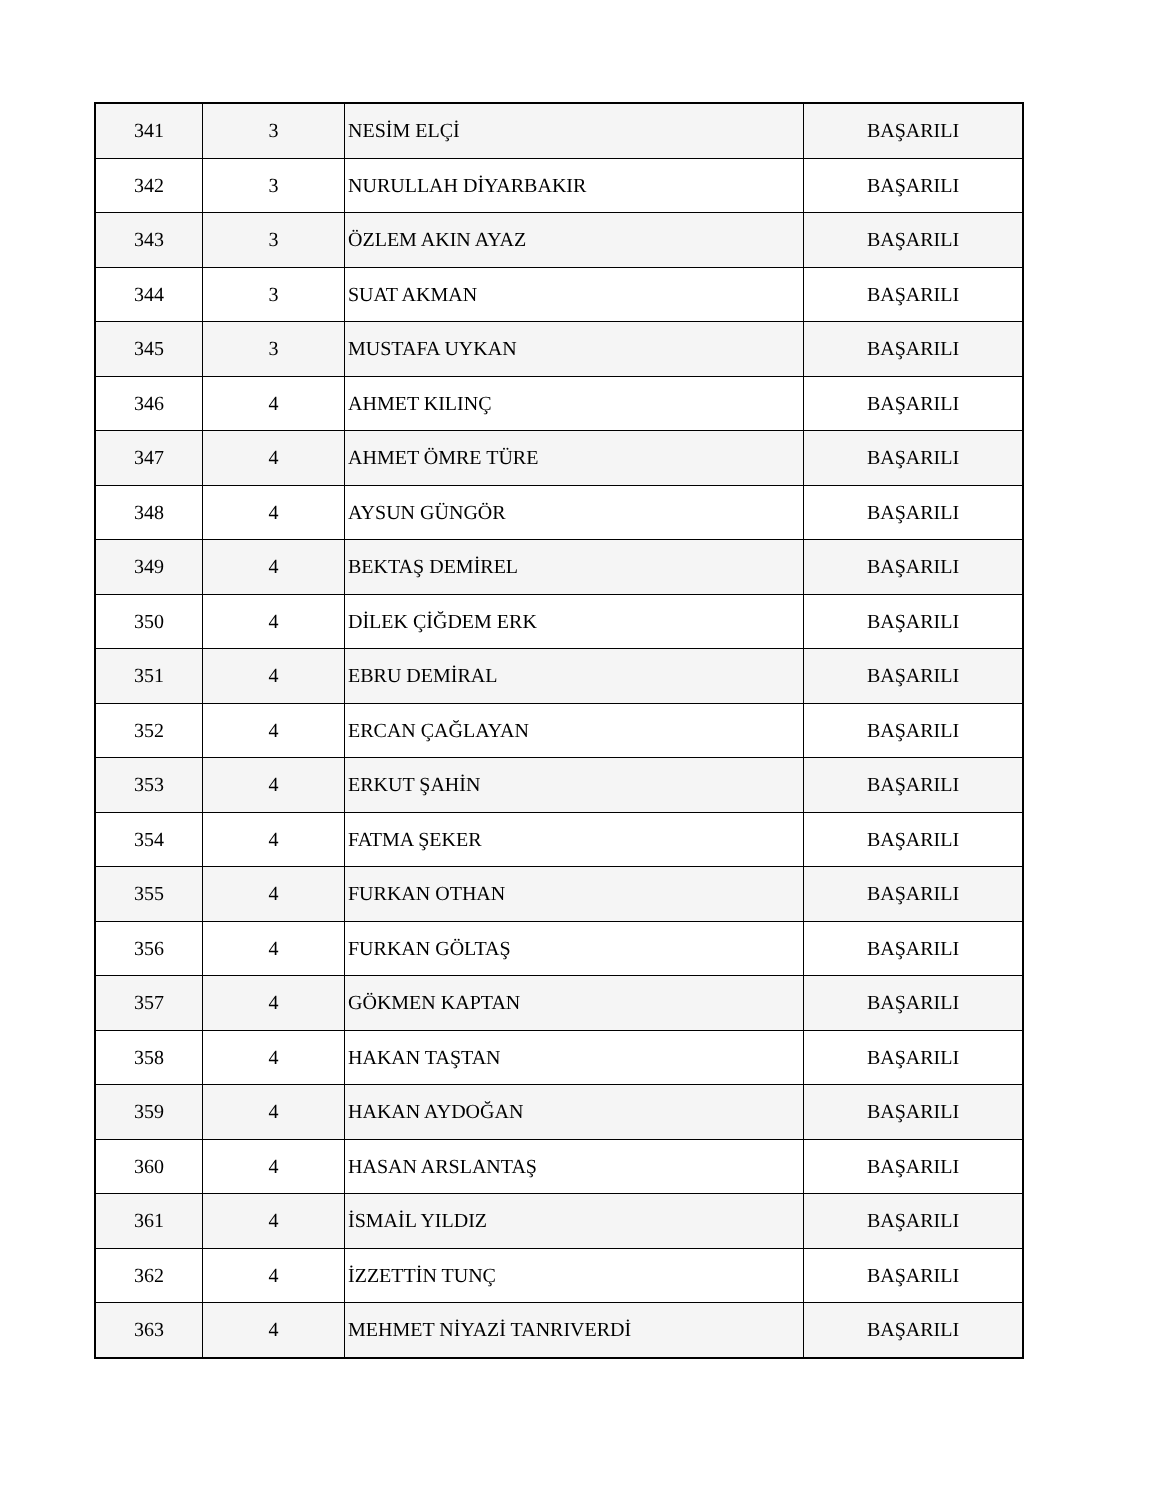| 341 | 3 | NESİM ELÇİ | BAŞARILI |
| 342 | 3 | NURULLAH DİYARBAKIR | BAŞARILI |
| 343 | 3 | ÖZLEM AKIN AYAZ | BAŞARILI |
| 344 | 3 | SUAT AKMAN | BAŞARILI |
| 345 | 3 | MUSTAFA UYKAN | BAŞARILI |
| 346 | 4 | AHMET KILINÇ | BAŞARILI |
| 347 | 4 | AHMET ÖMRE TÜRE | BAŞARILI |
| 348 | 4 | AYSUN GÜNGÖR | BAŞARILI |
| 349 | 4 | BEKTAŞ DEMİREL | BAŞARILI |
| 350 | 4 | DİLEK ÇİĞDEM ERK | BAŞARILI |
| 351 | 4 | EBRU DEMİRAL | BAŞARILI |
| 352 | 4 | ERCAN ÇAĞLAYAN | BAŞARILI |
| 353 | 4 | ERKUT ŞAHİN | BAŞARILI |
| 354 | 4 | FATMA ŞEKER | BAŞARILI |
| 355 | 4 | FURKAN OTHAN | BAŞARILI |
| 356 | 4 | FURKAN GÖLTAŞ | BAŞARILI |
| 357 | 4 | GÖKMEN KAPTAN | BAŞARILI |
| 358 | 4 | HAKAN TAŞTAN | BAŞARILI |
| 359 | 4 | HAKAN AYDOĞAN | BAŞARILI |
| 360 | 4 | HASAN ARSLANTAŞ | BAŞARILI |
| 361 | 4 | İSMAİL YILDIZ | BAŞARILI |
| 362 | 4 | İZZETTİN TUNÇ | BAŞARILI |
| 363 | 4 | MEHMET NİYAZİ TANRIVERDİ | BAŞARILI |